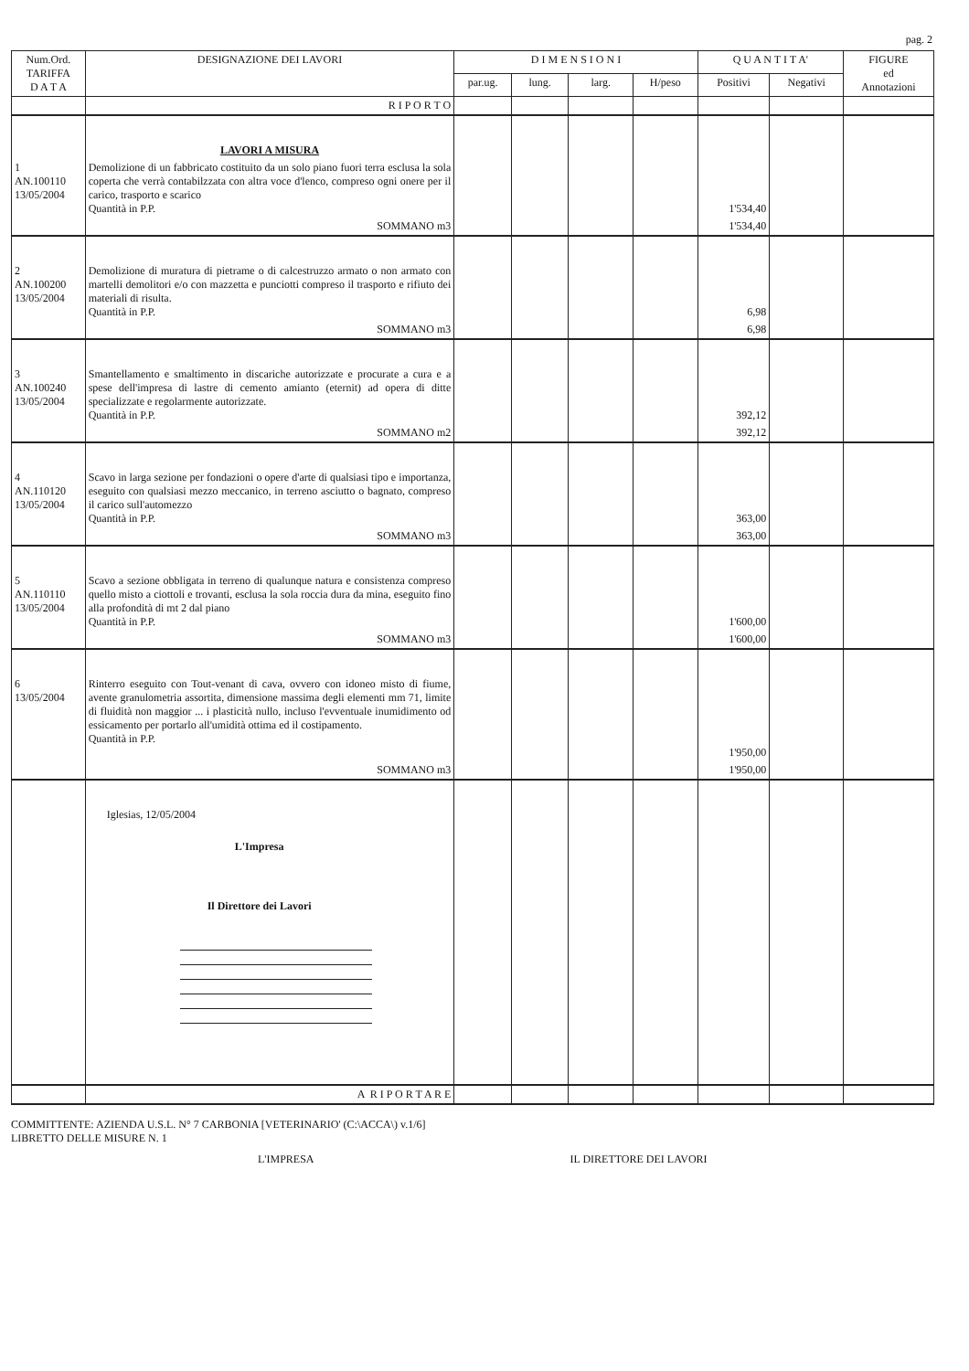pag. 2
| Num.Ord. TARIFFA D A T A | DESIGNAZIONE DEI LAVORI | D I M E N S I O N I | | | | Q U A N T I T A' | | FIGURE ed Annotazioni |
| --- | --- | --- | --- | --- | --- | --- | --- | --- |
| | | par.ug. | lung. | larg. | H/peso | Positivi | Negativi | |
| | R I P O R T O | | | | | | | |
| | LAVORI A MISURA | | | | | | | |
| 1 AN.100110 13/05/2004 | Demolizione di un fabbricato costituito da un solo piano fuori terra esclusa la sola coperta che verrà contabilzzata con altra voce d'lenco, compreso ogni onere per il carico, trasporto e scarico Quantità in P.P. | | | | | 1'534,40 | | |
| | SOMMANO m3 | | | | | 1'534,40 | | |
| 2 AN.100200 13/05/2004 | Demolizione di muratura di pietrame o di calcestruzzo armato o non armato con martelli demolitori e/o con mazzetta e punciotti compreso il trasporto e rifiuto dei materiali di risulta. Quantità in P.P. | | | | | 6,98 | | |
| | SOMMANO m3 | | | | | 6,98 | | |
| 3 AN.100240 13/05/2004 | Smantellamento e smaltimento in discariche autorizzate e procurate a cura e a spese dell'impresa di lastre di cemento amianto (eternit) ad opera di ditte specializzate e regolarmente autorizzate. Quantità in P.P. | | | | | 392,12 | | |
| | SOMMANO m2 | | | | | 392,12 | | |
| 4 AN.110120 13/05/2004 | Scavo in larga sezione per fondazioni o opere d'arte di qualsiasi tipo e importanza, eseguito con qualsiasi mezzo meccanico, in terreno asciutto o bagnato, compreso il carico sull'automezzo Quantità in P.P. | | | | | 363,00 | | |
| | SOMMANO m3 | | | | | 363,00 | | |
| 5 AN.110110 13/05/2004 | Scavo a sezione obbligata in terreno di qualunque natura e consistenza compreso quello misto a ciottoli e trovanti, esclusa la sola roccia dura da mina, eseguito fino alla profondità di mt 2 dal piano Quantità in P.P. | | | | | 1'600,00 | | |
| | SOMMANO m3 | | | | | 1'600,00 | | |
| 6 13/05/2004 | Rinterro eseguito con Tout-venant di cava, ovvero con idoneo misto di fiume, avente granulometria assortita, dimensione massima degli elementi mm 71, limite di fluidità non maggior ... i plasticità nullo, incluso l'evventuale inumidimento od essicamento per portarlo all'umidità ottima ed il costipamento. Quantità in P.P. | | | | | 1'950,00 | | |
| | SOMMANO m3 | | | | | 1'950,00 | | |
| | Iglesias, 12/05/2004 L'Impresa Il Direttore dei Lavori | | | | | | | |
| | A R I P O R T A R E | | | | | | | |
COMMITTENTE: AZIENDA U.S.L. N° 7 CARBONIA [VETERINARIO' (C:\ACCA\) v.1/6]
LIBRETTO DELLE MISURE N. 1
L'IMPRESA IL DIRETTORE DEI LAVORI